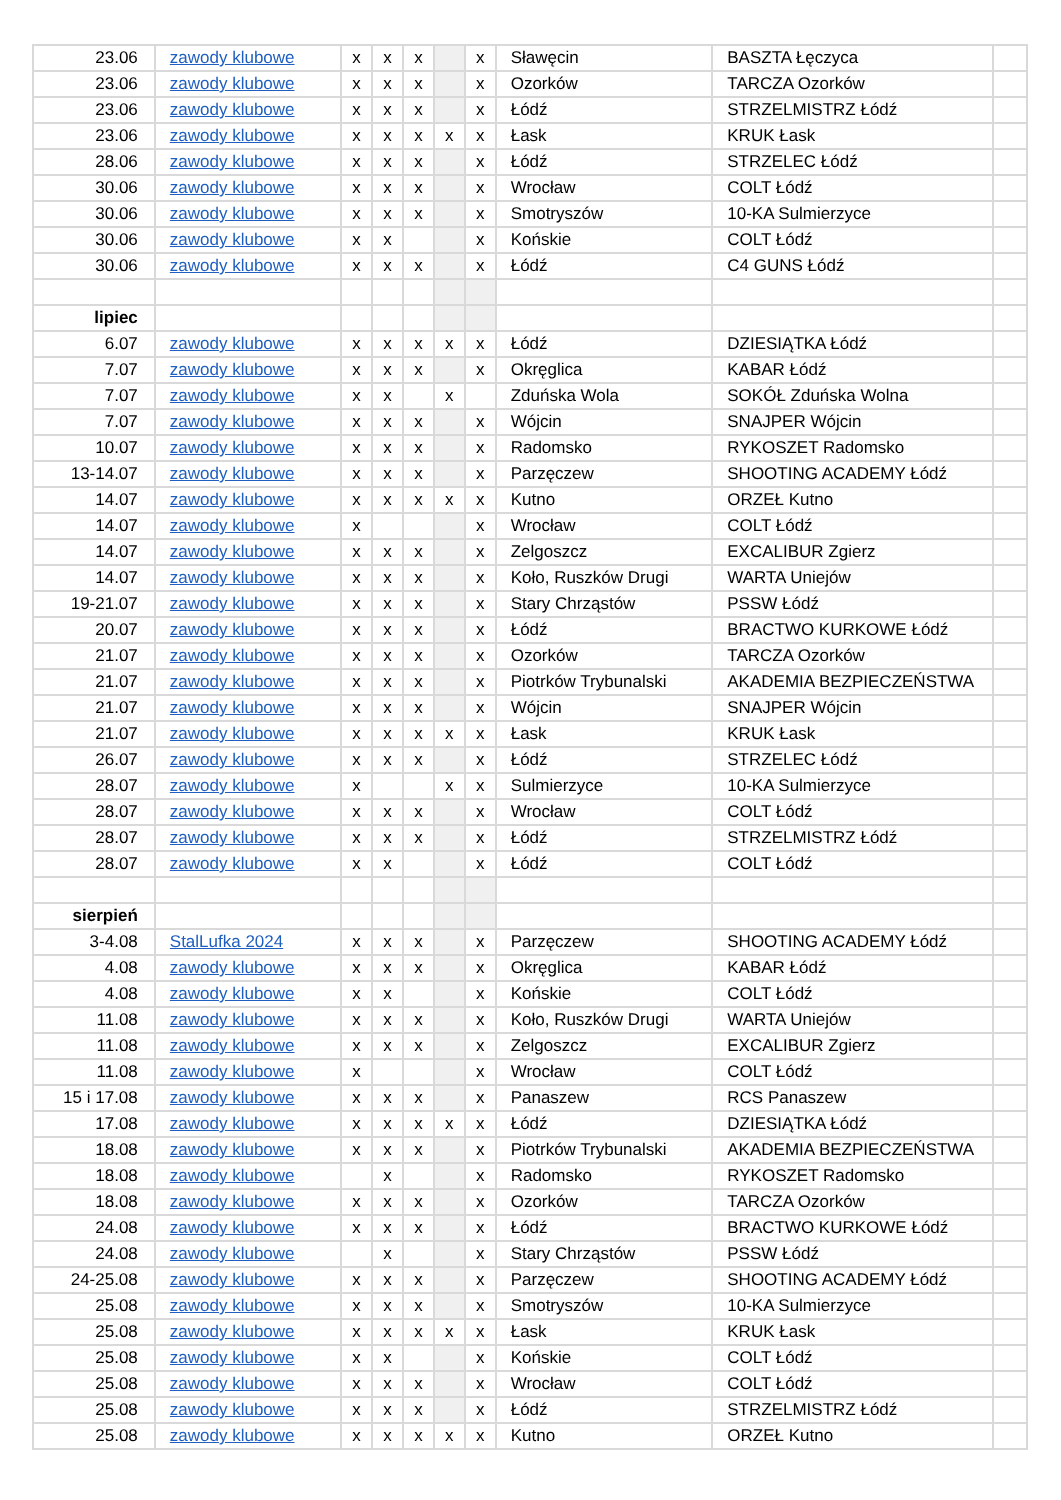| 23.06 | zawody klubowe | x | x | x | | x | Sławęcin | BASZTA Łęczyca | |
| 23.06 | zawody klubowe | x | x | x | | x | Ozorków | TARCZA Ozorków | |
| 23.06 | zawody klubowe | x | x | x | | x | Łódź | STRZELMISTRZ Łódź | |
| 23.06 | zawody klubowe | x | x | x | x | x | Łask | KRUK Łask | |
| 28.06 | zawody klubowe | x | x | x | | x | Łódź | STRZELEC Łódź | |
| 30.06 | zawody klubowe | x | x | x | | x | Wrocław | COLT Łódź | |
| 30.06 | zawody klubowe | x | x | x | | x | Smotryszów | 10-KA Sulmierzyce | |
| 30.06 | zawody klubowe | x | x | | | x | Końskie | COLT Łódź | |
| 30.06 | zawody klubowe | x | x | x | | x | Łódź | C4 GUNS Łódź | |
| lipiec | | | | | | | | | |
| 6.07 | zawody klubowe | x | x | x | x | x | Łódź | DZIESIĄTKA Łódź | |
| 7.07 | zawody klubowe | x | x | x | | x | Okręglica | KABAR Łódź | |
| 7.07 | zawody klubowe | x | x | | x | | Zduńska Wola | SOKÓŁ Zduńska Wolna | |
| 7.07 | zawody klubowe | x | x | x | | x | Wójcin | SNAJPER Wójcin | |
| 10.07 | zawody klubowe | x | x | x | | x | Radomsko | RYKOSZET Radomsko | |
| 13-14.07 | zawody klubowe | x | x | x | | x | Parzęczew | SHOOTING ACADEMY Łódź | |
| 14.07 | zawody klubowe | x | x | x | x | x | Kutno | ORZEŁ Kutno | |
| 14.07 | zawody klubowe | x | | | | x | Wrocław | COLT Łódź | |
| 14.07 | zawody klubowe | x | x | x | | x | Zelgoszcz | EXCALIBUR Zgierz | |
| 14.07 | zawody klubowe | x | x | x | | x | Koło, Ruszków Drugi | WARTA Uniejów | |
| 19-21.07 | zawody klubowe | x | x | x | | x | Stary Chrząstów | PSSW Łódź | |
| 20.07 | zawody klubowe | x | x | x | | x | Łódź | BRACTWO KURKOWE Łódź | |
| 21.07 | zawody klubowe | x | x | x | | x | Ozorków | TARCZA Ozorków | |
| 21.07 | zawody klubowe | x | x | x | | x | Piotrków Trybunalski | AKADEMIA BEZPIECZEŃSTWA | |
| 21.07 | zawody klubowe | x | x | x | | x | Wójcin | SNAJPER Wójcin | |
| 21.07 | zawody klubowe | x | x | x | x | x | Łask | KRUK Łask | |
| 26.07 | zawody klubowe | x | x | x | | x | Łódź | STRZELEC Łódź | |
| 28.07 | zawody klubowe | x | | | x | x | Sulmierzyce | 10-KA Sulmierzyce | |
| 28.07 | zawody klubowe | x | x | x | | x | Wrocław | COLT Łódź | |
| 28.07 | zawody klubowe | x | x | x | | x | Łódź | STRZELMISTRZ Łódź | |
| 28.07 | zawody klubowe | x | x | | | x | Łódź | COLT Łódź | |
| sierpień | | | | | | | | | |
| 3-4.08 | StalLufka 2024 | x | x | x | | x | Parzęczew | SHOOTING ACADEMY Łódź | |
| 4.08 | zawody klubowe | x | x | x | | x | Okręglica | KABAR Łódź | |
| 4.08 | zawody klubowe | x | x | | | x | Końskie | COLT Łódź | |
| 11.08 | zawody klubowe | x | x | x | | x | Koło, Ruszków Drugi | WARTA Uniejów | |
| 11.08 | zawody klubowe | x | x | x | | x | Zelgoszcz | EXCALIBUR Zgierz | |
| 11.08 | zawody klubowe | x | | | | x | Wrocław | COLT Łódź | |
| 15 i 17.08 | zawody klubowe | x | x | x | | x | Panaszew | RCS Panaszew | |
| 17.08 | zawody klubowe | x | x | x | x | x | Łódź | DZIESIĄTKA Łódź | |
| 18.08 | zawody klubowe | x | x | x | | x | Piotrków Trybunalski | AKADEMIA BEZPIECZEŃSTWA | |
| 18.08 | zawody klubowe | | x | | | x | Radomsko | RYKOSZET Radomsko | |
| 18.08 | zawody klubowe | x | x | x | | x | Ozorków | TARCZA Ozorków | |
| 24.08 | zawody klubowe | x | x | x | | x | Łódź | BRACTWO KURKOWE Łódź | |
| 24.08 | zawody klubowe | | x | | | x | Stary Chrząstów | PSSW Łódź | |
| 24-25.08 | zawody klubowe | x | x | x | | x | Parzęczew | SHOOTING ACADEMY Łódź | |
| 25.08 | zawody klubowe | x | x | x | | x | Smotryszów | 10-KA Sulmierzyce | |
| 25.08 | zawody klubowe | x | x | x | x | x | Łask | KRUK Łask | |
| 25.08 | zawody klubowe | x | x | | | x | Końskie | COLT Łódź | |
| 25.08 | zawody klubowe | x | x | x | | x | Wrocław | COLT Łódź | |
| 25.08 | zawody klubowe | x | x | x | | x | Łódź | STRZELMISTRZ Łódź | |
| 25.08 | zawody klubowe | x | x | x | x | x | Kutno | ORZEŁ Kutno | |